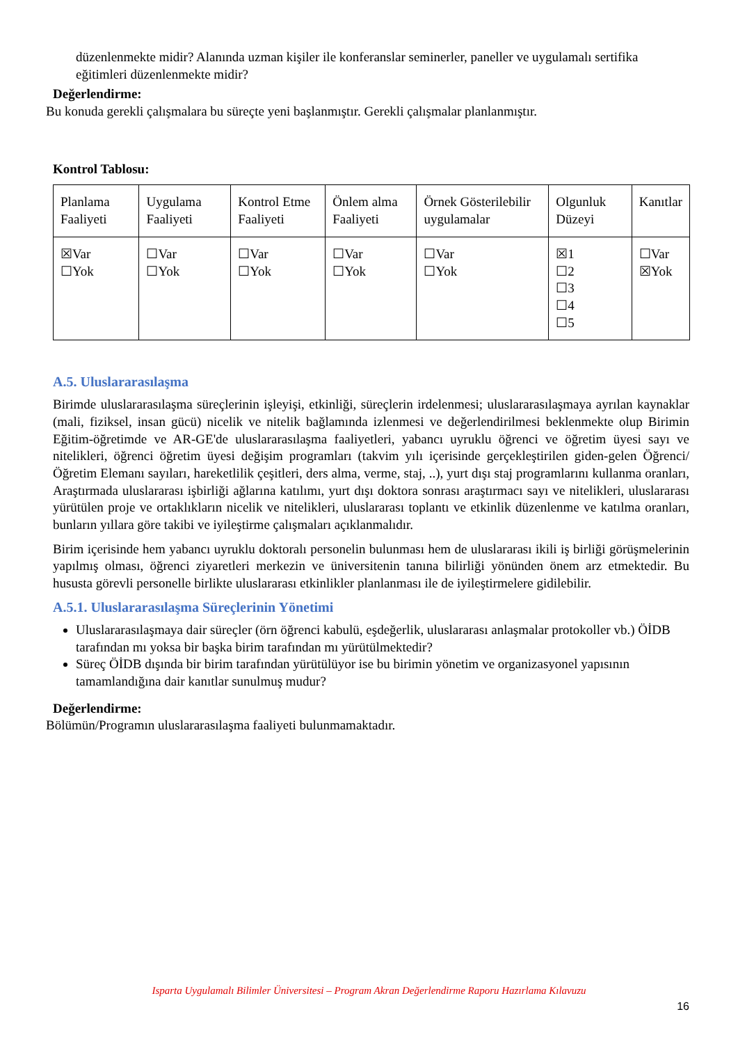düzenlenmekte midir? Alanında uzman kişiler ile konferanslar seminerler, paneller ve uygulamalı sertifika eğitimleri düzenlenmekte midir?
Değerlendirme:
Bu konuda gerekli çalışmalara bu süreçte yeni başlanmıştır. Gerekli çalışmalar planlanmıştır.
Kontrol Tablosu:
| Planlama Faaliyeti | Uygulama Faaliyeti | Kontrol Etme Faaliyeti | Önlem alma Faaliyeti | Örnek Gösterilebilir uygulamalar | Olgunluk Düzeyi | Kanıtlar |
| ☒Var ☐Yok | ☐Var ☐Yok | ☐Var ☐Yok | ☐Var ☐Yok | ☐Var ☐Yok | ☒1 ☐2 ☐3 ☐4 ☐5 | ☐Var ☒Yok |
A.5. Uluslararasılaşma
Birimde uluslararasılaşma süreçlerinin işleyişi, etkinliği, süreçlerin irdelenmesi; uluslararasılaşmaya ayrılan kaynaklar (mali, fiziksel, insan gücü) nicelik ve nitelik bağlamında izlenmesi ve değerlendirilmesi beklenmekte olup Birimin Eğitim-öğretimde ve AR-GE'de uluslararasılaşma faaliyetleri, yabancı uyruklu öğrenci ve öğretim üyesi sayı ve nitelikleri, öğrenci öğretim üyesi değişim programları (takvim yılı içerisinde gerçekleştirilen giden-gelen Öğrenci/Öğretim Elemanı sayıları, hareketlilik çeşitleri, ders alma, verme, staj, ..), yurt dışı staj programlarını kullanma oranları, Araştırmada uluslararası işbirliği ağlarına katılımı, yurt dışı doktora sonrası araştırmacı sayı ve nitelikleri, uluslararası yürütülen proje ve ortaklıkların nicelik ve nitelikleri, uluslararası toplantı ve etkinlik düzenlenme ve katılma oranları, bunların yıllara göre takibi ve iyileştirme çalışmaları açıklanmalıdır.
Birim içerisinde hem yabancı uyruklu doktoralı personelin bulunması hem de uluslararası ikili iş birliği görüşmelerinin yapılmış olması, öğrenci ziyaretleri merkezin ve üniversitenin tanına bilirliği yönünden önem arz etmektedir. Bu hususta görevli personelle birlikte uluslararası etkinlikler planlanması ile de iyileştirmelere gidilebilir.
A.5.1. Uluslararasılaşma Süreçlerinin Yönetimi
Uluslararasılaşmaya dair süreçler (örn öğrenci kabulü, eşdeğerlik, uluslararası anlaşmalar protokoller vb.) ÖİDB tarafından mı yoksa bir başka birim tarafından mı yürütülmektedir?
Süreç ÖİDB dışında bir birim tarafından yürütülüyor ise bu birimin yönetim ve organizasyonel yapısının tamamlandığına dair kanıtlar sunulmuş mudur?
Değerlendirme:
Bölümün/Programın uluslararasılaşma faaliyeti bulunmamaktadır.
Isparta Uygulamalı Bilimler Üniversitesi – Program Akran Değerlendirme Raporu Hazırlama Kılavuzu
16